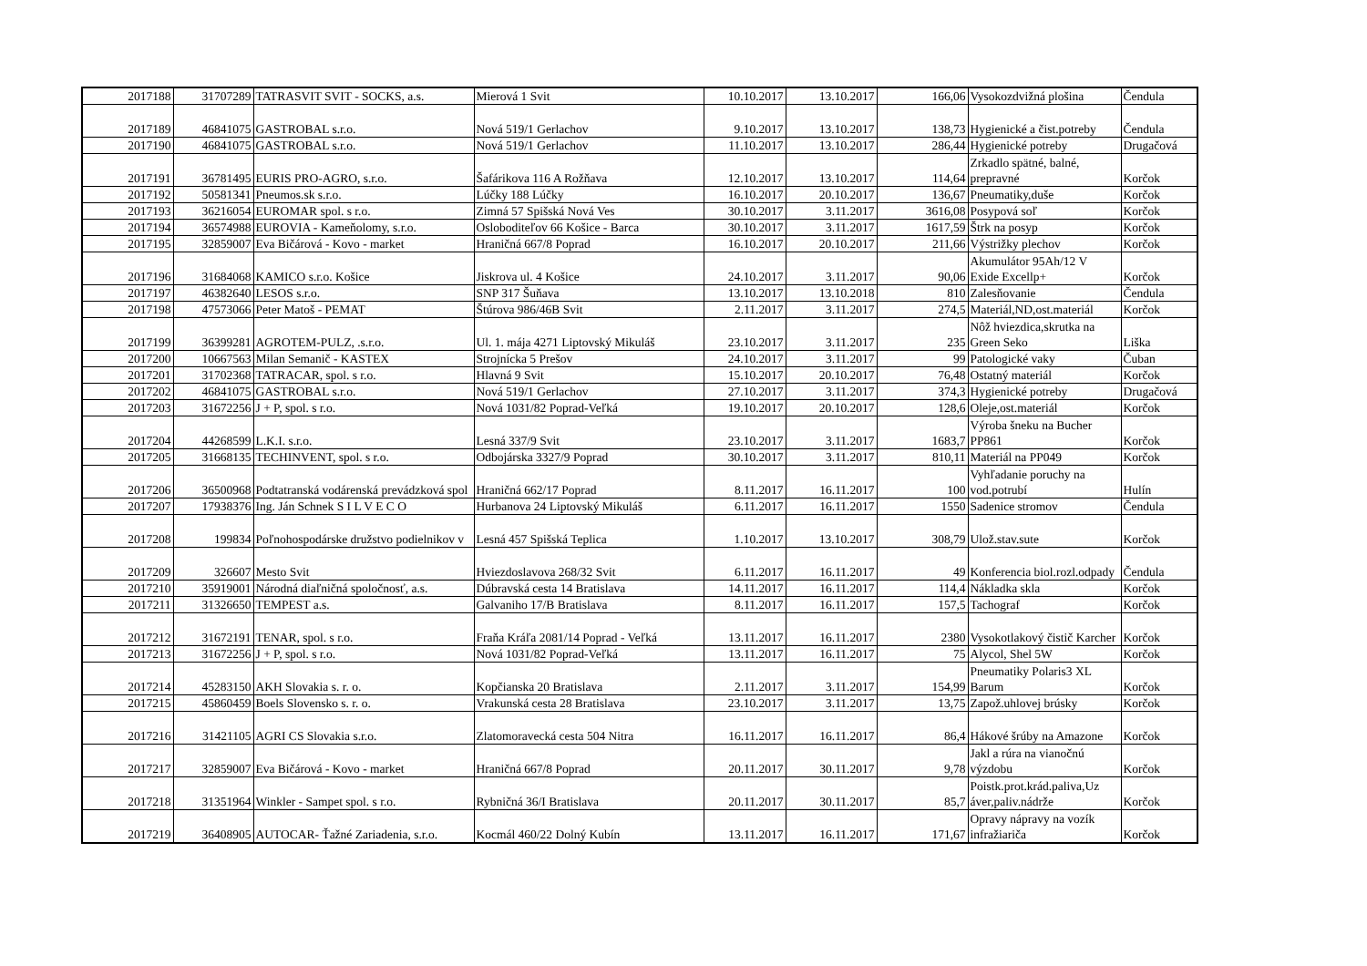| 2017188 | 31707289 | TATRASVIT SVIT - SOCKS, a.s. | Mierová 1 Svit | 10.10.2017 | 13.10.2017 | 166,06 | Vysokozdvižná plošina | Čendula |
| 2017189 | 46841075 | GASTROBAL s.r.o. | Nová 519/1 Gerlachov | 9.10.2017 | 13.10.2017 | 138,73 | Hygienické a čist.potreby | Čendula |
| 2017190 | 46841075 | GASTROBAL s.r.o. | Nová 519/1 Gerlachov | 11.10.2017 | 13.10.2017 | 286,44 | Hygienické potreby | Drugačová |
| 2017191 | 36781495 | EURIS PRO-AGRO, s.r.o. | Šafárikova 116 A Rožňava | 12.10.2017 | 13.10.2017 | 114,64 | Zrkadlo spätné, balné, prepravné | Korčok |
| 2017192 | 50581341 | Pneumos.sk s.r.o. | Lúčky 188 Lúčky | 16.10.2017 | 20.10.2017 | 136,67 | Pneumatiky,duše | Korčok |
| 2017193 | 36216054 | EUROMAR spol. s r.o. | Zimná 57 Spišská Nová Ves | 30.10.2017 | 3.11.2017 | 3616,08 | Posypová soľ | Korčok |
| 2017194 | 36574988 | EUROVIA - Kameňolomy, s.r.o. | Osloboditeľov 66 Košice - Barca | 30.10.2017 | 3.11.2017 | 1617,59 | Štrk na posyp | Korčok |
| 2017195 | 32859007 | Eva Bičárová - Kovo - market | Hraničná 667/8 Poprad | 16.10.2017 | 20.10.2017 | 211,66 | Výstrižky plechov | Korčok |
| 2017196 | 31684068 | KAMICO s.r.o. Košice | Jiskrova ul. 4 Košice | 24.10.2017 | 3.11.2017 | 90,06 | Akumulátor 95Ah/12 V Exide Excellp+ | Korčok |
| 2017197 | 46382640 | LESOS s.r.o. | SNP 317 Šuňava | 13.10.2017 | 13.10.2018 | 810 | Zalesňovanie | Čendula |
| 2017198 | 47573066 | Peter Matoš - PEMAT | Štúrova 986/46B Svit | 2.11.2017 | 3.11.2017 | 274,5 | Materiál,ND,ost.materiál | Korčok |
| 2017199 | 36399281 | AGROTEM-PULZ, .s.r.o. | Ul. 1. mája 4271 Liptovský Mikuláš | 23.10.2017 | 3.11.2017 | 235 | Nôž hviezdica,skrutka na Green Seko | Liška |
| 2017200 | 10667563 | Milan Semanič - KASTEX | Strojnícka 5 Prešov | 24.10.2017 | 3.11.2017 | 99 | Patologické vaky | Čuban |
| 2017201 | 31702368 | TATRACAR, spol. s r.o. | Hlavná 9 Svit | 15.10.2017 | 20.10.2017 | 76,48 | Ostatný materiál | Korčok |
| 2017202 | 46841075 | GASTROBAL s.r.o. | Nová 519/1 Gerlachov | 27.10.2017 | 3.11.2017 | 374,3 | Hygienické potreby | Drugačová |
| 2017203 | 31672256 | J + P, spol. s r.o. | Nová 1031/82 Poprad-Veľká | 19.10.2017 | 20.10.2017 | 128,6 | Oleje,ost.materiál | Korčok |
| 2017204 | 44268599 | L.K.I. s.r.o. | Lesná 337/9 Svit | 23.10.2017 | 3.11.2017 | 1683,7 | Výroba šneku na Bucher PP861 | Korčok |
| 2017205 | 31668135 | TECHINVENT, spol. s r.o. | Odbojárska 3327/9 Poprad | 30.10.2017 | 3.11.2017 | 810,11 | Materiál na PP049 | Korčok |
| 2017206 | 36500968 | Podtatranská vodárenská prevádzková spol | Hraničná 662/17 Poprad | 8.11.2017 | 16.11.2017 | 100 | Vyhľadanie poruchy na vod.potrubí | Hulín |
| 2017207 | 17938376 | Ing. Ján Schnek S I L V E C O | Hurbanova 24 Liptovský Mikuláš | 6.11.2017 | 16.11.2017 | 1550 | Sadenice stromov | Čendula |
| 2017208 | 199834 | Poľnohospodárske družstvo podielnikov v | Lesná 457 Spišská Teplica | 1.10.2017 | 13.10.2017 | 308,79 | Ulož.stav.sute | Korčok |
| 2017209 | 326607 | Mesto Svit | Hviezdoslavova 268/32 Svit | 6.11.2017 | 16.11.2017 | 49 | Konferencia biol.rozl.odpady | Čendula |
| 2017210 | 35919001 | Národná diaľničná spoločnosť, a.s. | Dúbravská cesta 14 Bratislava | 14.11.2017 | 16.11.2017 | 114,4 | Nákladka skla | Korčok |
| 2017211 | 31326650 | TEMPEST a.s. | Galvaniho 17/B Bratislava | 8.11.2017 | 16.11.2017 | 157,5 | Tachograf | Korčok |
| 2017212 | 31672191 | TENAR, spol. s r.o. | Fraňa Kráľa 2081/14 Poprad - Veľká | 13.11.2017 | 16.11.2017 | 2380 | Vysokotlakový čistič Karcher | Korčok |
| 2017213 | 31672256 | J + P, spol. s r.o. | Nová 1031/82 Poprad-Veľká | 13.11.2017 | 16.11.2017 | 75 | Alycol, Shel 5W | Korčok |
| 2017214 | 45283150 | AKH Slovakia s. r. o. | Kopčianska 20 Bratislava | 2.11.2017 | 3.11.2017 | 154,99 | Pneumatiky Polaris3 XL Barum | Korčok |
| 2017215 | 45860459 | Boels Slovensko s. r. o. | Vrakunská cesta 28 Bratislava | 23.10.2017 | 3.11.2017 | 13,75 | Zapož.uhlovej brúsky | Korčok |
| 2017216 | 31421105 | AGRI CS Slovakia s.r.o. | Zlatomoravecká cesta 504 Nitra | 16.11.2017 | 16.11.2017 | 86,4 | Hákové šrúby na Amazone | Korčok |
| 2017217 | 32859007 | Eva Bičárová - Kovo - market | Hraničná 667/8 Poprad | 20.11.2017 | 30.11.2017 | 9,78 | Jakl a rúra na vianočnú výzdobu | Korčok |
| 2017218 | 31351964 | Winkler - Sampet spol. s r.o. | Rybničná 36/I Bratislava | 20.11.2017 | 30.11.2017 | 85,7 | Poistk.prot.krád.paliva,Uz áver,paliv.nádrže | Korčok |
| 2017219 | 36408905 | AUTOCAR- Ťažné Zariadenia, s.r.o. | Kocmál 460/22 Dolný Kubín | 13.11.2017 | 16.11.2017 | 171,67 | Opravy nápravy na vozík infražiariča | Korčok |